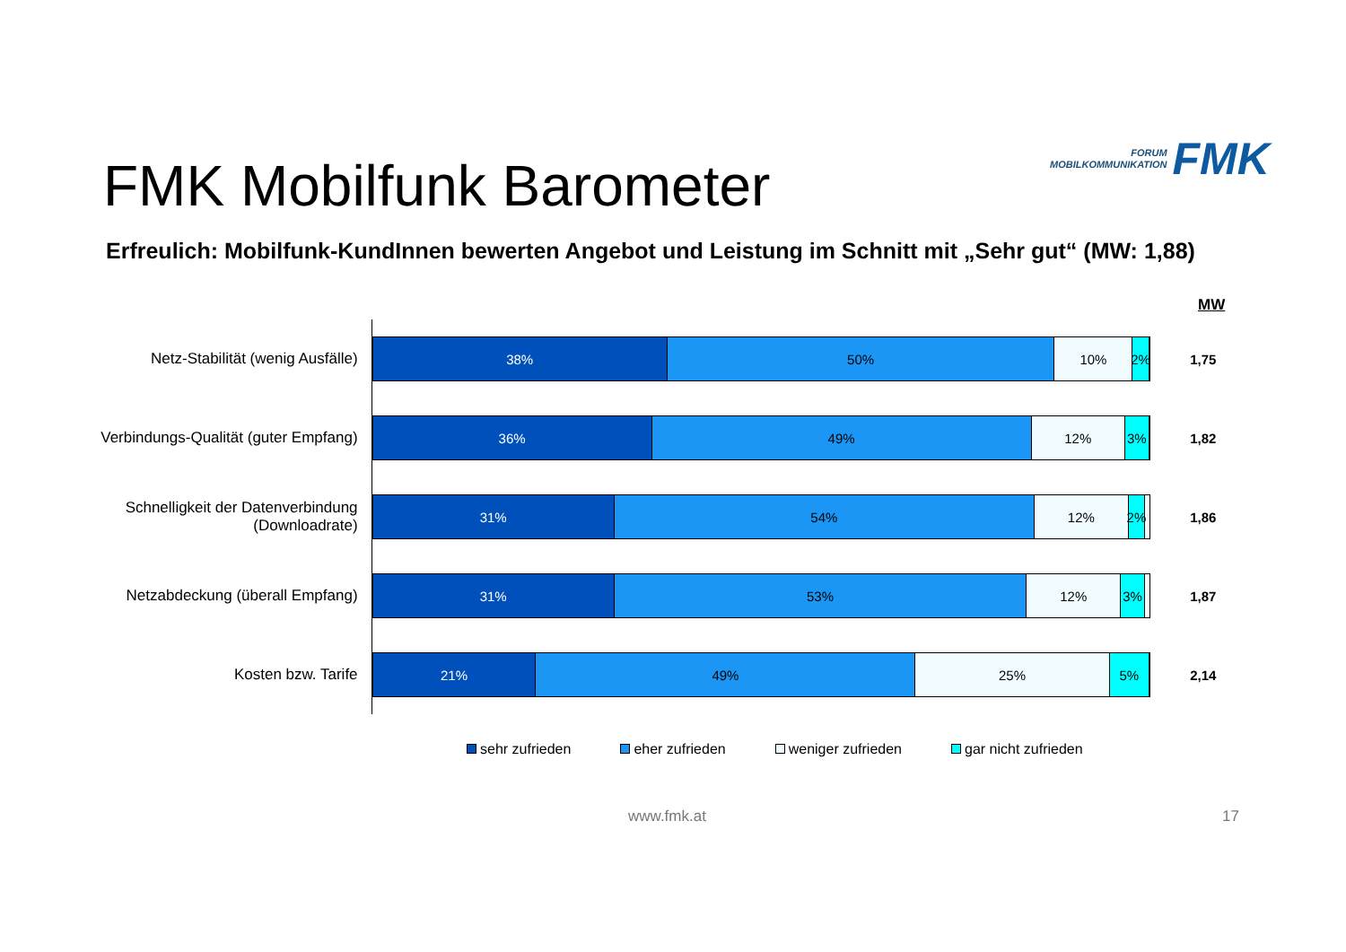FORUM
MOBILKOMMUNIKATION
FMK
FMK Mobilfunk Barometer
Erfreulich: Mobilfunk-KundInnen bewerten Angebot und Leistung im Schnitt mit „Sehr gut“ (MW: 1,88)
MW
Netz-Stabilität (wenig Ausfälle)
38% 50% 10% 2%
1,75
Verbindungs-Qualität (guter Empfang)
36% 49% 12% 3%
1,82
Schnelligkeit der Datenverbindung (Downloadrate)
31% 54% 12% 2%
1,86
Netzabdeckung (überall Empfang)
31% 53% 12% 3%
1,87
Kosten bzw. Tarife
21% 49% 25% 5%
2,14
sehr zufrieden eher zufrieden weniger zufrieden gar nicht zufrieden
www.fmk.at 17